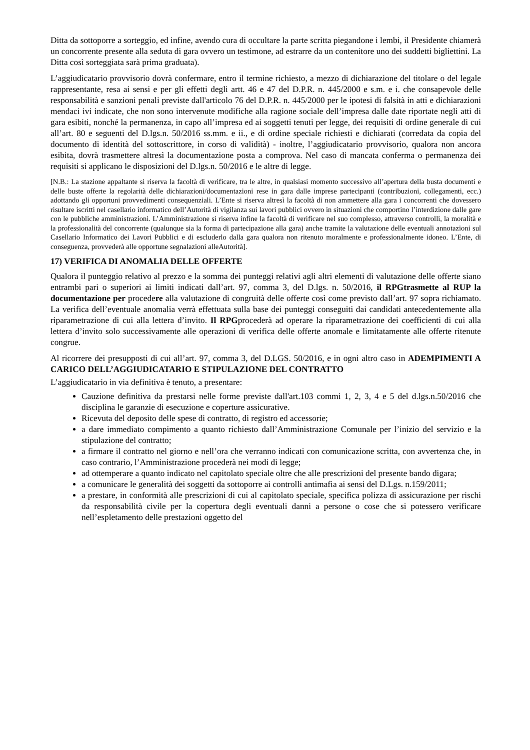Ditta da sottoporre a sorteggio, ed infine, avendo cura di occultare la parte scritta piegandone i lembi, il Presidente chiamerà un concorrente presente alla seduta di gara ovvero un testimone, ad estrarre da un contenitore uno dei suddetti bigliettini. La Ditta così sorteggiata sarà prima graduata).
L’aggiudicatario provvisorio dovrà confermare, entro il termine richiesto, a mezzo di dichiarazione del titolare o del legale rappresentante, resa ai sensi e per gli effetti degli artt. 46 e 47 del D.P.R. n. 445/2000 e s.m. e i. che consapevole delle responsabilità e sanzioni penali previste dall'articolo 76 del D.P.R. n. 445/2000 per le ipotesi di falsità in atti e dichiarazioni mendaci ivi indicate, che non sono intervenute modifiche alla ragione sociale dell’impresa dalle date riportate negli atti di gara esibiti, nonché la permanenza, in capo all’impresa ed ai soggetti tenuti per legge, dei requisiti di ordine generale di cui all’art. 80 e seguenti del D.lgs.n. 50/2016 ss.mm. e ii., e di ordine speciale richiesti e dichiarati (corredata da copia del documento di identità del sottoscrittore, in corso di validità) - inoltre, l’aggiudicatario provvisorio, qualora non ancora esibita, dovrà trasmettere altresì la documentazione posta a comprova. Nel caso di mancata conferma o permanenza dei requisiti si applicano le disposizioni del D.lgs.n. 50/2016 e le altre di legge.
[N.B.: La stazione appaltante si riserva la facoltà di verificare, tra le altre, in qualsiasi momento successivo all’apertura della busta documenti e delle buste offerte la regolarità delle dichiarazioni/documentazioni rese in gara dalle imprese partecipanti (contribuzioni, collegamenti, ecc.) adottando gli opportuni provvedimenti consequenziali. L’Ente si riserva altresì la facoltà di non ammettere alla gara i concorrenti che dovessero risultare iscritti nel casellario informatico dell’Autorità di vigilanza sui lavori pubblici ovvero in situazioni che comportino l’interdizione dalle gare con le pubbliche amministrazioni. L’Amministrazione si riserva infine la facoltà di verificare nel suo complesso, attraverso controlli, la moralità e la professionalità del concorrente (qualunque sia la forma di partecipazione alla gara) anche tramite la valutazione delle eventuali annotazioni sul Casellario Informatico dei Lavori Pubblici e di escluderlo dalla gara qualora non ritenuto moralmente e professionalmente idoneo. L’Ente, di conseguenza, provvederà alle opportune segnalazioni alleAutorità].
17) VERIFICA DI ANOMALIA DELLE OFFERTE
Qualora il punteggio relativo al prezzo e la somma dei punteggi relativi agli altri elementi di valutazione delle offerte siano entrambi pari o superiori ai limiti indicati dall’art. 97, comma 3, del D.lgs. n. 50/2016, il RPGtrasmette al RUP la documentazione per procedere alla valutazione di congruità delle offerte così come previsto dall’art. 97 sopra richiamato. La verifica dell’eventuale anomalia verrà effettuata sulla base dei punteggi conseguiti dai candidati antecedentemente alla riparametrazione di cui alla lettera d’invito. Il RPGprocederà ad operare la riparametrazione dei coefficienti di cui alla lettera d’invito solo successivamente alle operazioni di verifica delle offerte anomale e limitatamente alle offerte ritenute congrue.
Al ricorrere dei presupposti di cui all’art. 97, comma 3, del D.LGS. 50/2016, e in ogni altro caso in ADEMPIMENTI A CARICO DELL’AGGIUDICATARIO E STIPULAZIONE DEL CONTRATTO
L’aggiudicatario in via definitiva è tenuto, a presentare:
Cauzione definitiva da prestarsi nelle forme previste dall'art.103 commi 1, 2, 3, 4 e 5 del d.lgs.n.50/2016 che disciplina le garanzie di esecuzione e coperture assicurative.
Ricevuta del deposito delle spese di contratto, di registro ed accessorie;
a dare immediato compimento a quanto richiesto dall’Amministrazione Comunale per l’inizio del servizio e la stipulazione del contratto;
a firmare il contratto nel giorno e nell’ora che verranno indicati con comunicazione scritta, con avvertenza che, in caso contrario, l’Amministrazione procederà nei modi di legge;
ad ottemperare a quanto indicato nel capitolato speciale oltre che alle prescrizioni del presente bando digara;
a comunicare le generalità dei soggetti da sottoporre ai controlli antimafia ai sensi del D.Lgs. n.159/2011;
a prestare, in conformità alle prescrizioni di cui al capitolato speciale, specifica polizza di assicurazione per rischi da responsabilità civile per la copertura degli eventuali danni a persone o cose che si potessero verificare nell’espletamento delle prestazioni oggetto del